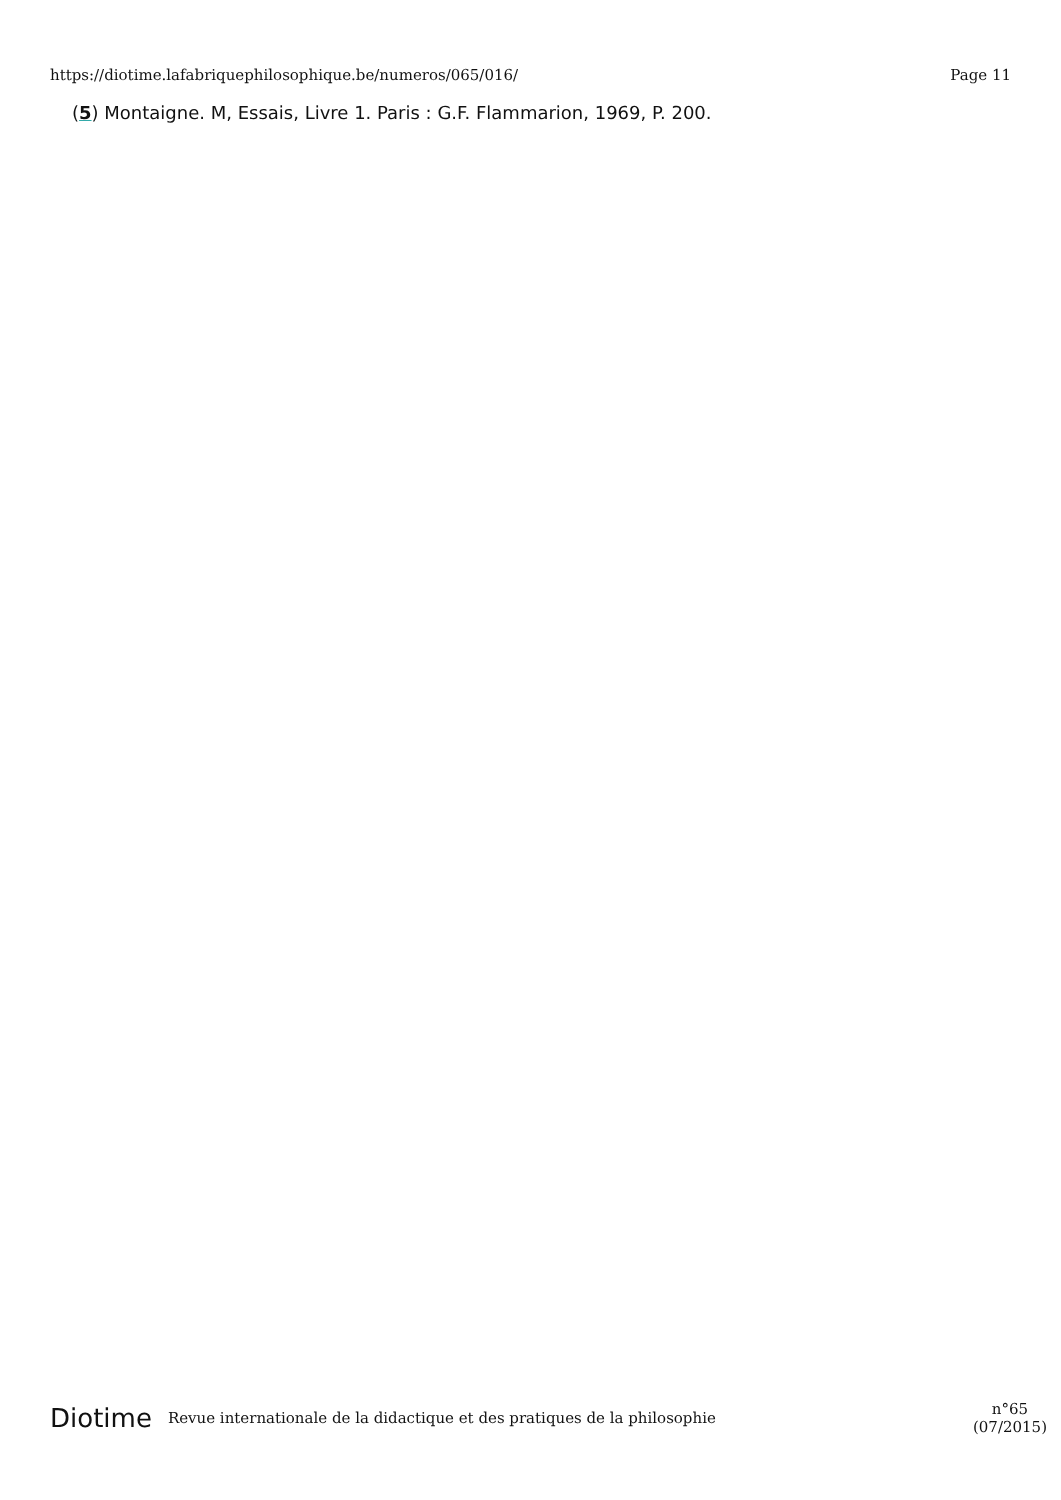https://diotime.lafabriquephilosophique.be/numeros/065/016/ Page 11
(5) Montaigne. M, Essais, Livre 1. Paris : G.F. Flammarion, 1969, P. 200.
Diotime Revue internationale de la didactique et des pratiques de la philosophie n°65
(07/2015)